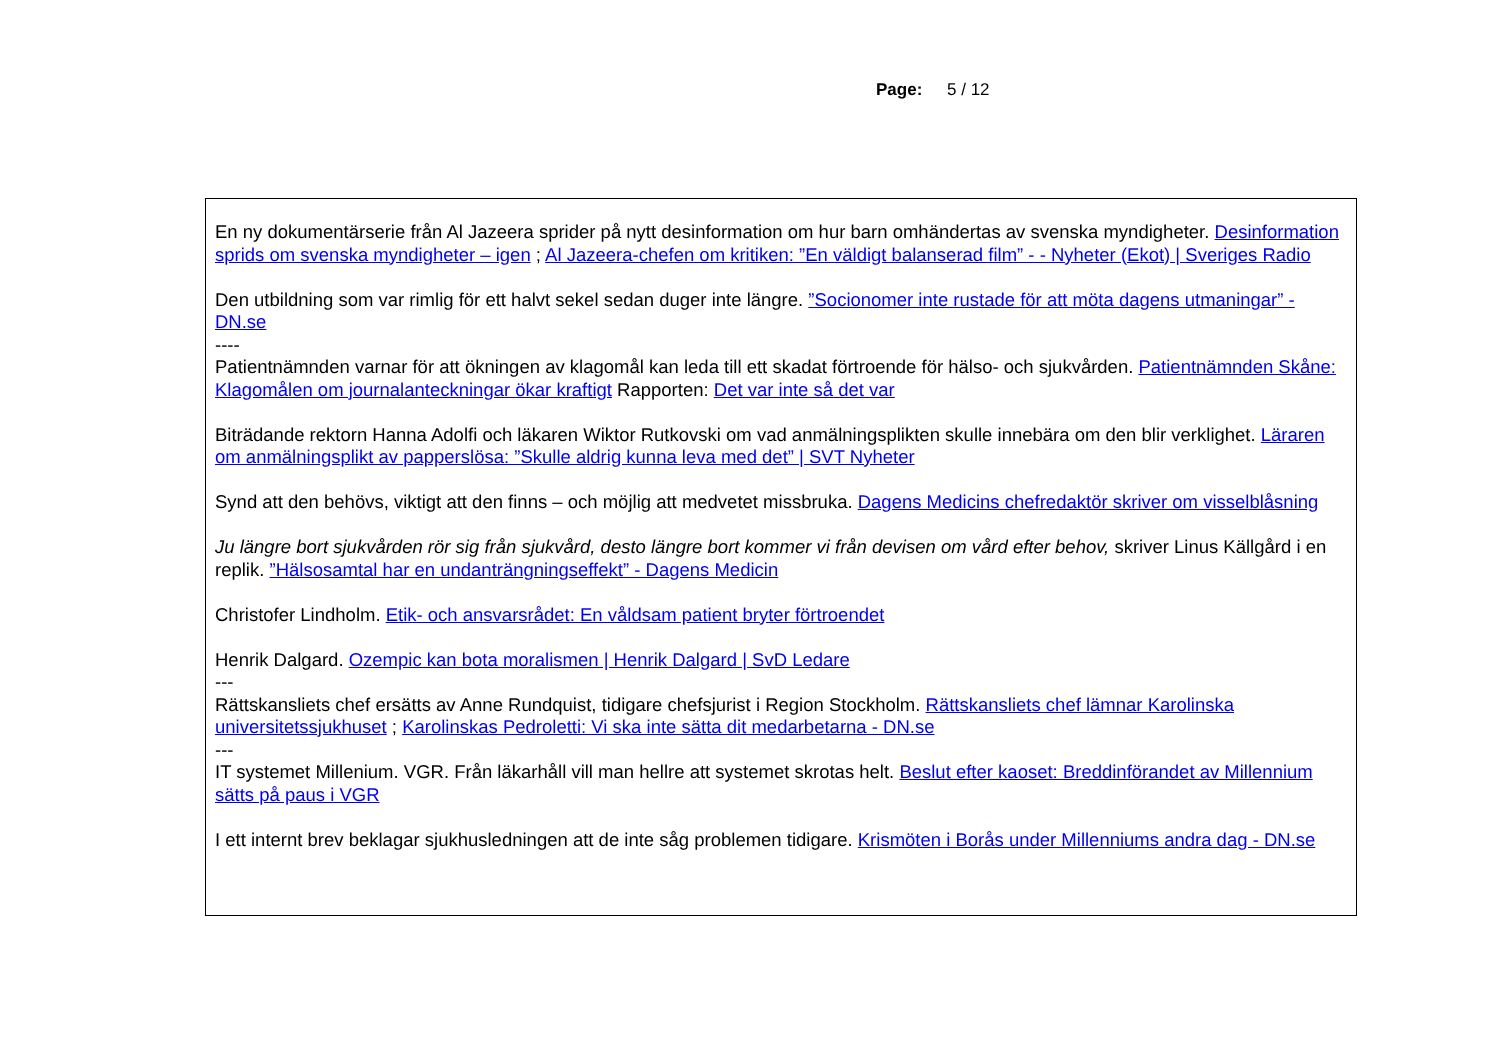Page: 5 / 12
En ny dokumentärserie från Al Jazeera sprider på nytt desinformation om hur barn omhändertas av svenska myndigheter. Desinformation sprids om svenska myndigheter – igen ; Al Jazeera-chefen om kritiken: ”En väldigt balanserad film” - - Nyheter (Ekot) | Sveriges Radio
Den utbildning som var rimlig för ett halvt sekel sedan duger inte längre. ”Socionomer inte rustade för att möta dagens utmaningar” - DN.se
----
Patientnämnden varnar för att ökningen av klagomål kan leda till ett skadat förtroende för hälso- och sjukvården. Patientnämnden Skåne: Klagomålen om journalanteckningar ökar kraftigt Rapporten: Det var inte så det var
Biträdande rektorn Hanna Adolfi och läkaren Wiktor Rutkovski om vad anmälningsplikten skulle innebära om den blir verklighet. Läraren om anmälningsplikt av papperslösa: ”Skulle aldrig kunna leva med det” | SVT Nyheter
Synd att den behövs, viktigt att den finns – och möjlig att medvetet missbruka. Dagens Medicins chefredaktör skriver om visselblåsning
Ju längre bort sjukvården rör sig från sjukvård, desto längre bort kommer vi från devisen om vård efter behov, skriver Linus Källgård i en replik. ”Hälsosamtal har en undanträngningseffekt” - Dagens Medicin
Christofer Lindholm. Etik- och ansvarsrådet: En våldsam patient bryter förtroendet
Henrik Dalgard. Ozempic kan bota moralismen | Henrik Dalgard | SvD Ledare
---
Rättskansliets chef ersätts av Anne Rundquist, tidigare chefsjurist i Region Stockholm. Rättskansliets chef lämnar Karolinska universitetssjukhuset ; Karolinskas Pedroletti: Vi ska inte sätta dit medarbetarna - DN.se
---
IT systemet Millenium. VGR. Från läkarhåll vill man hellre att systemet skrotas helt. Beslut efter kaoset: Breddinförandet av Millennium sätts på paus i VGR
I ett internt brev beklagar sjukhusledningen att de inte såg problemen tidigare. Krismöten i Borås under Millenniums andra dag - DN.se